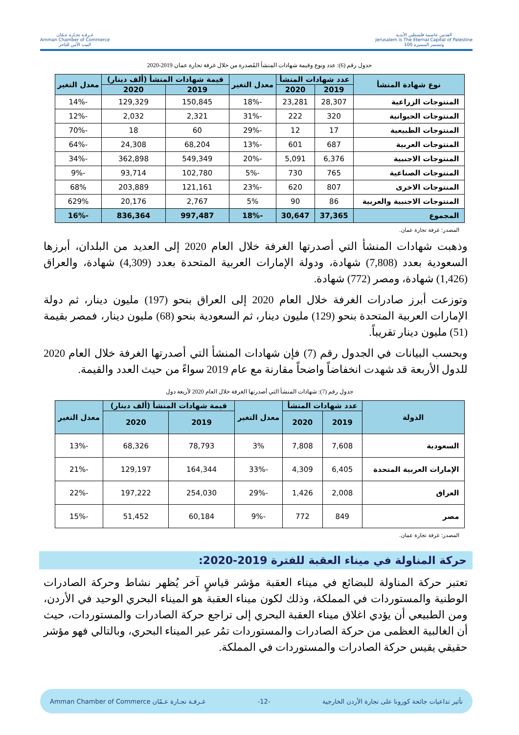القدس عاصمة فلسطين الأبدية
Jerusalem is The Eternal Capital of Palestine
وتستمر المسيرة 100
غـرفـة تجـارة عـمّان
Amman Chamber of Commerce
البيت الآمن للتاجر
جدول رقم (6): عدد ونوع وقيمة شهادات المنشأ المُصدرة من خلال غرفة تجارة عمان 2019-2020
| نوع شهادة المنشأ | عدد شهادات المنشأ | | معدل التغير | قيمة شهادات المنشأ (ألف دينار) | | معدل التغير |
| --- | --- | --- | --- | --- | --- | --- |
| | 2019 | 2020 | | 2019 | 2020 | |
| المنتوجات الزراعية | 28,307 | 23,281 | -18% | 150,845 | 129,329 | -14% |
| المنتوجات الحيوانية | 320 | 222 | -31% | 2,321 | 2,032 | -12% |
| المنتوجات الطبيعية | 17 | 12 | -29% | 60 | 18 | -70% |
| المنتوجات العربية | 687 | 601 | -13% | 68,204 | 24,308 | -64% |
| المنتوجات الاجنبية | 6,376 | 5,091 | -20% | 549,349 | 362,898 | -34% |
| المنتوجات الصناعية | 765 | 730 | -5% | 102,780 | 93,714 | -9% |
| المنتوجات الاخرى | 807 | 620 | -23% | 121,161 | 203,889 | 68% |
| المنتوجات الاجنبية والعربية | 86 | 90 | 5% | 2,767 | 20,176 | 629% |
| المجموع | 37,365 | 30,647 | -18% | 997,487 | 836,364 | -16% |
المصدر: غرفة تجارة عمان.
وذهبت شهادات المنشأ التي أصدرتها الغرفة خلال العام 2020 إلى العديد من البلدان، أبرزها السعودية بعدد (7,808) شهادة، ودولة الإمارات العربية المتحدة بعدد (4,309) شهادة، والعراق (1,426) شهادة، ومصر (772) شهادة.
وتوزعت أبرز صادرات الغرفة خلال العام 2020 إلى العراق بنحو (197) مليون دينار، ثم دولة الإمارات العربية المتحدة بنحو (129) مليون دينار، ثم السعودية بنحو (68) مليون دينار، فمصر بقيمة (51) مليون دينار تقريباً.
وبحسب البيانات في الجدول رقم (7) فإن شهادات المنشأ التي أصدرتها الغرفة خلال العام 2020 للدول الأربعة قد شهدت انخفاضاً واضحاً مقارنة مع عام 2019 سواءً من حيث العدد والقيمة.
جدول رقم (7): شهادات المنشأ التي أصدرتها الغرفة خلال العام 2020 لأربعة دول
| الدولة | عدد شهادات المنشأ | | معدل التغير | قيمة شهادات المنشأ (ألف دينار) | | معدل التغير |
| --- | --- | --- | --- | --- | --- | --- |
| | 2019 | 2020 | | 2019 | 2020 | |
| السعودية | 7,608 | 7,808 | 3% | 78,793 | 68,326 | -13% |
| الإمارات العربية المتحدة | 6,405 | 4,309 | -33% | 164,344 | 129,197 | -21% |
| العراق | 2,008 | 1,426 | -29% | 254,030 | 197,222 | -22% |
| مصر | 849 | 772 | -9% | 60,184 | 51,452 | -15% |
المصدر: غرفة تجارة عمان.
حركة المناولة في ميناء العقبة للفترة 2019-2020:
تعتبر حركة المناولة للبضائع في ميناء العقبة مؤشر قياسٍ آخر يُظهر نشاط وحركة الصادرات الوطنية والمستوردات في المملكة، وذلك لكون ميناء العقبة هو الميناء البحري الوحيد في الأردن، ومن الطبيعي أن يؤدي اغلاق ميناء العقبة البحري إلى تراجع حركة الصادرات والمستوردات، حيث أن الغالبية العظمى من حركة الصادرات والمستوردات تمُر عبر الميناء البحري، وبالتالي فهو مؤشر حقيقي يقيس حركة الصادرات والمستوردات في المملكة.
تأثير تداعيات جائحة كورونا على تجارة الأردن الخارجية -12- غـرفـة تجـارة عـمّان Amman Chamber of Commerce